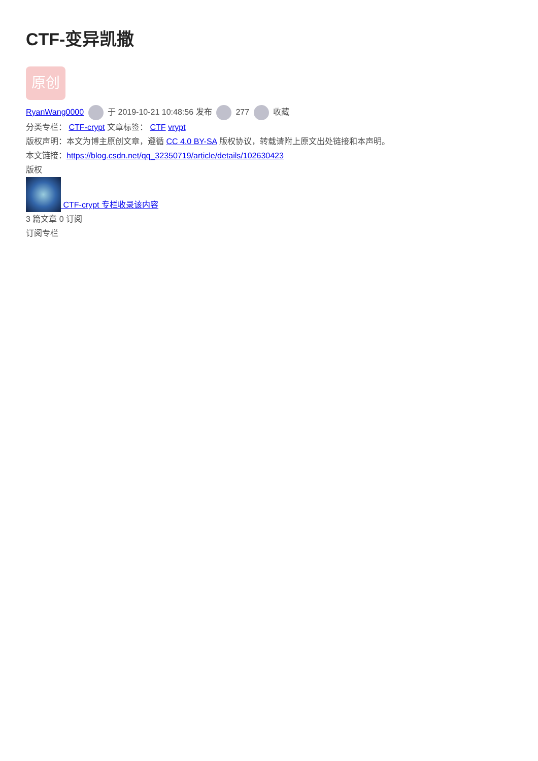CTF-变异凯撒
原创
RyanWang0000 于 2019-10-21 10:48:56 发布 277 收藏
分类专栏： CTF-crypt 文章标签： CTF vrypt
版权声明：本文为博主原创文章，遵循 CC 4.0 BY-SA 版权协议，转载请附上原文出处链接和本声明。
本文链接：https://blog.csdn.net/qq_32350719/article/details/102630423
版权
CTF-crypt 专栏收录该内容
3 篇文章 0 订阅
订阅专栏